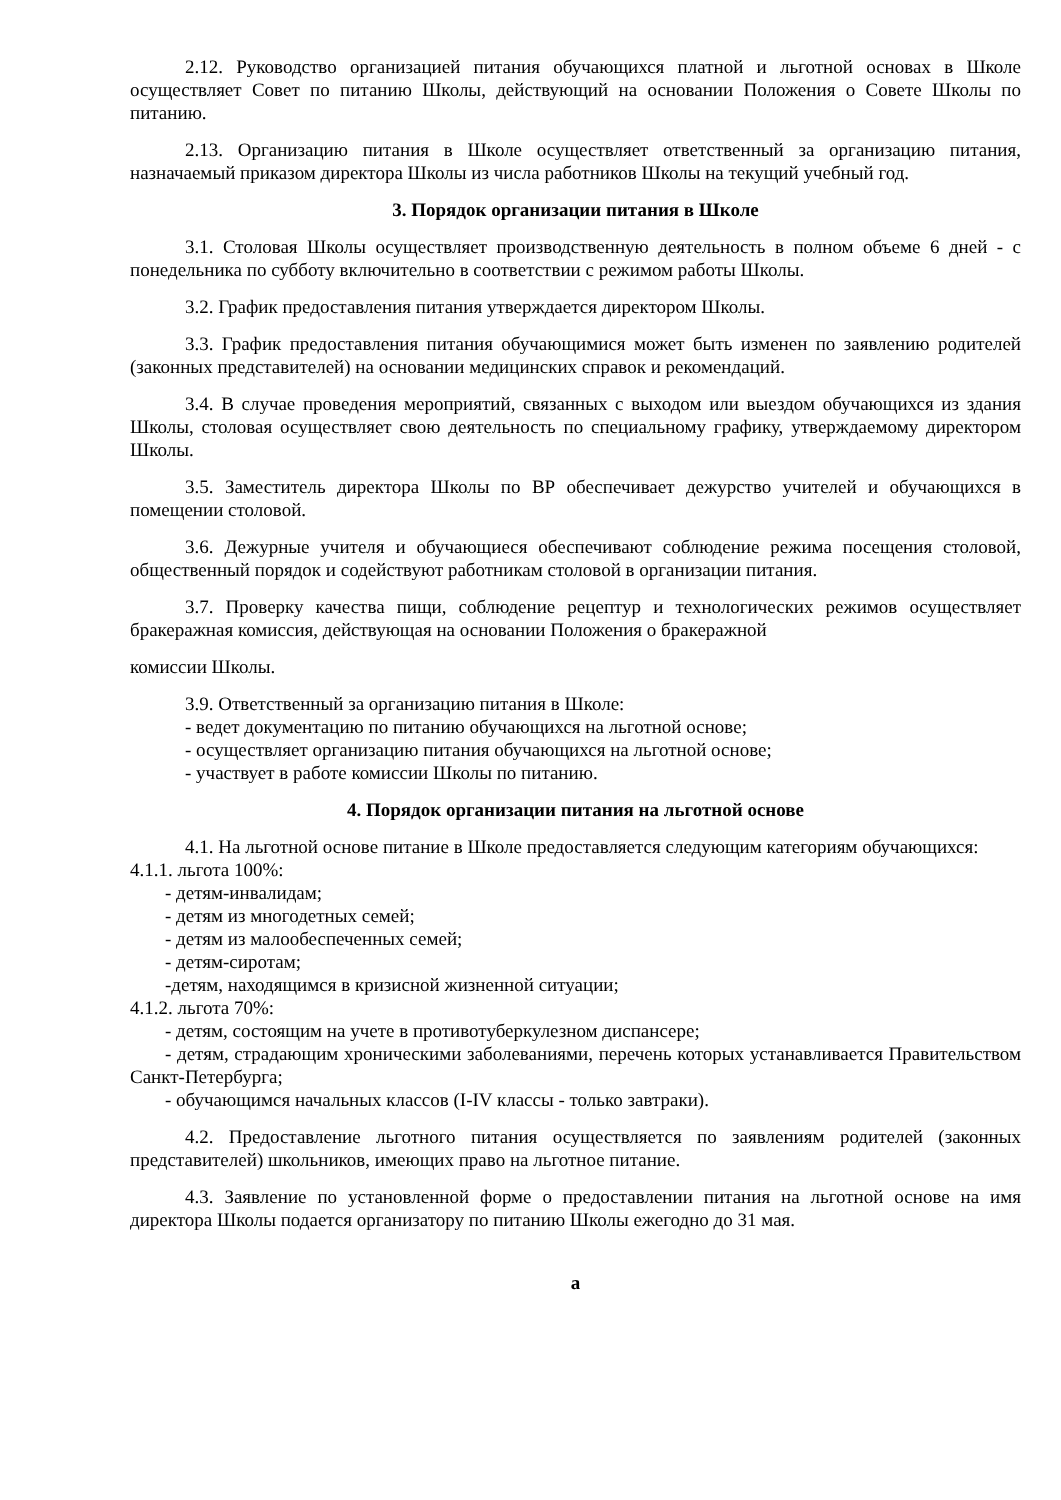2.12. Руководство организацией питания обучающихся платной и льготной основах в Школе осуществляет Совет по питанию Школы, действующий на основании Положения о Совете Школы по питанию.
2.13. Организацию питания в Школе осуществляет ответственный за организацию питания, назначаемый приказом директора Школы из числа работников Школы на текущий учебный год.
3. Порядок организации питания в Школе
3.1. Столовая Школы осуществляет производственную деятельность в полном объеме 6 дней - с понедельника по субботу включительно в соответствии с режимом работы Школы.
3.2. График предоставления питания утверждается директором Школы.
3.3. График предоставления питания обучающимися может быть изменен по заявлению родителей (законных представителей) на основании медицинских справок и рекомендаций.
3.4. В случае проведения мероприятий, связанных с выходом или выездом обучающихся из здания Школы, столовая осуществляет свою деятельность по специальному графику, утверждаемому директором Школы.
3.5. Заместитель директора Школы по ВР обеспечивает дежурство учителей и обучающихся в помещении столовой.
3.6. Дежурные учителя и обучающиеся обеспечивают соблюдение режима посещения столовой, общественный порядок и содействуют работникам столовой в организации питания.
3.7. Проверку качества пищи, соблюдение рецептур и технологических режимов осуществляет бракеражная комиссия, действующая на основании Положения о бракеражной
комиссии Школы.
3.9. Ответственный за организацию питания в Школе:
- ведет документацию по питанию обучающихся на льготной основе;
- осуществляет организацию питания обучающихся на льготной основе;
- участвует в работе комиссии Школы по питанию.
4. Порядок организации питания на льготной основе
4.1. На льготной основе питание в Школе предоставляется следующим категориям обучающихся:
4.1.1. льгота 100%:
- детям-инвалидам;
- детям из многодетных семей;
- детям из малообеспеченных семей;
- детям-сиротам;
-детям, находящимся в кризисной жизненной ситуации;
4.1.2. льгота 70%:
- детям, состоящим на учете в противотуберкулезном диспансере;
- детям, страдающим хроническими заболеваниями, перечень которых устанавливается Правительством Санкт-Петербурга;
- обучающимся начальных классов (I-IV классы - только завтраки).
4.2. Предоставление льготного питания осуществляется по заявлениям родителей (законных представителей) школьников, имеющих право на льготное питание.
4.3. Заявление по установленной форме о предоставлении питания на льготной основе на имя директора Школы подается организатору по питанию Школы ежегодно до 31 мая.
а